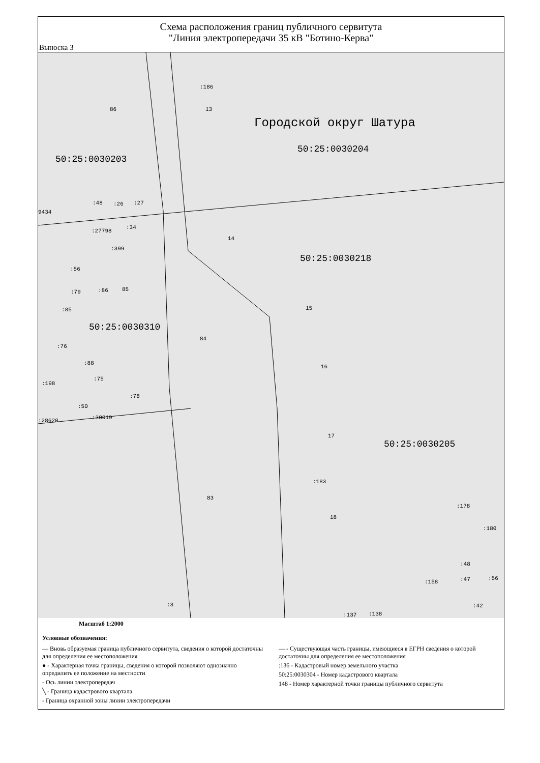Схема расположения границ публичного сервитута
"Линия электропередачи 35 кВ "Ботино-Керва"
Выноска 3
:186
86 13
Городской округ Шатура
50:25:0030204
50:25:0030203
:48:26:27
9434
:34
:27798
14
:399
50:25:0030218
:56
85 :79:86
:85 15
50:25:0030310
84
:76
:88
16
:75
:198
:78
:50
:30019 :28620
17
50:25:0030205
:183
83
:178
18
:180
:48
:158:47:56
:3 :42
:137:138
Масштаб 1:2000
Условные обозначения:
— Вновь образуемая граница публичного сервитута, сведения о которой достаточны для определения ее местоположения
● - Характерная точка границы, сведения о которой позволяют однозначно опредилить ее положение на местности
- Ось линии электропередач
╲ - Граница кадастрового квартала
- Граница охранной зоны линии электропередачи
— - Существующая часть границы, имеющиеся в ЕГРН сведения о которой достаточны для определения ее местоположения
:136 - Кадастровый номер земельного участка
50:25:0030304 - Номер кадастрового квартала
148 - Номер характерной точки границы публичного сервитута